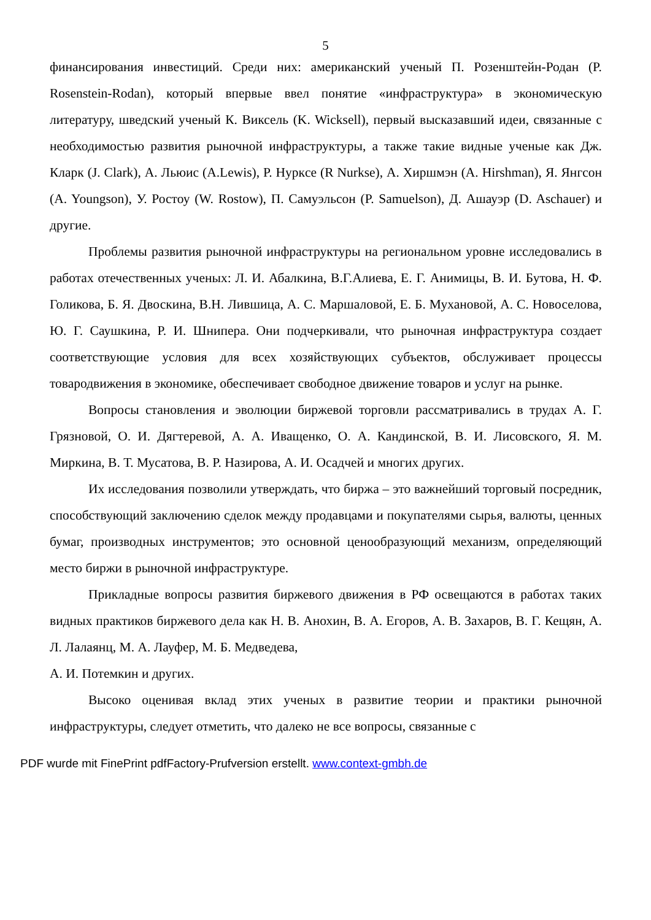5
финансирования инвестиций. Среди них: американский ученый П. Розенштейн-Родан (P. Rosenstein-Rodan), который впервые ввел понятие «инфраструктура» в экономическую литературу, шведский ученый К. Виксель (K. Wicksell), первый высказавший идеи, связанные с необходимостью развития рыночной инфраструктуры, а также такие видные ученые как Дж. Кларк (J. Clark), А. Льюис (A.Lewis), Р. Нуркcе (R Nurkse), А. Хиршмэн (A. Hirshman), Я. Янгсон (A. Youngson), У. Ростоу (W. Rostow), П. Самуэльсон (P. Samuelson), Д. Ашауэр (D. Aschauer) и другие.
Проблемы развития рыночной инфраструктуры на региональном уровне исследовались в работах отечественных ученых: Л. И. Абалкина, В.Г.Алиева, Е. Г. Анимицы, В. И. Бутова, Н. Ф. Голикова, Б. Я. Двоскина, В.Н. Лившица, А. С. Маршаловой, Е. Б. Мухановой, А. С. Новоселова, Ю. Г. Саушкина, Р. И. Шнипера. Они подчеркивали, что рыночная инфраструктура создает соответствующие условия для всех хозяйствующих субъектов, обслуживает процессы товародвижения в экономике, обеспечивает свободное движение товаров и услуг на рынке.
Вопросы становления и эволюции биржевой торговли рассматривались в трудах А. Г. Грязновой, О. И. Дягтеревой, А. А. Иващенко, О. А. Кандинской, В. И. Лисовского, Я. М. Миркина, В. Т. Мусатова, В. Р. Назирова, А. И. Осадчей и многих других.
Их исследования позволили утверждать, что биржа – это важнейший торговый посредник, способствующий заключению сделок между продавцами и покупателями сырья, валюты, ценных бумаг, производных инструментов; это основной ценообразующий механизм, определяющий место биржи в рыночной инфраструктуре.
Прикладные вопросы развития биржевого движения в РФ освещаются в работах таких видных практиков биржевого дела как Н. В. Анохин, В. А. Егоров, А. В. Захаров, В. Г. Кещян, А. Л. Лалаянц, М. А. Лауфер, М. Б. Медведева,
А. И. Потемкин и других.
Высоко оценивая вклад этих ученых в развитие теории и практики рыночной инфраструктуры, следует отметить, что далеко не все вопросы, связанные с
PDF wurde mit FinePrint pdfFactory-Prufversion erstellt. www.context-gmbh.de